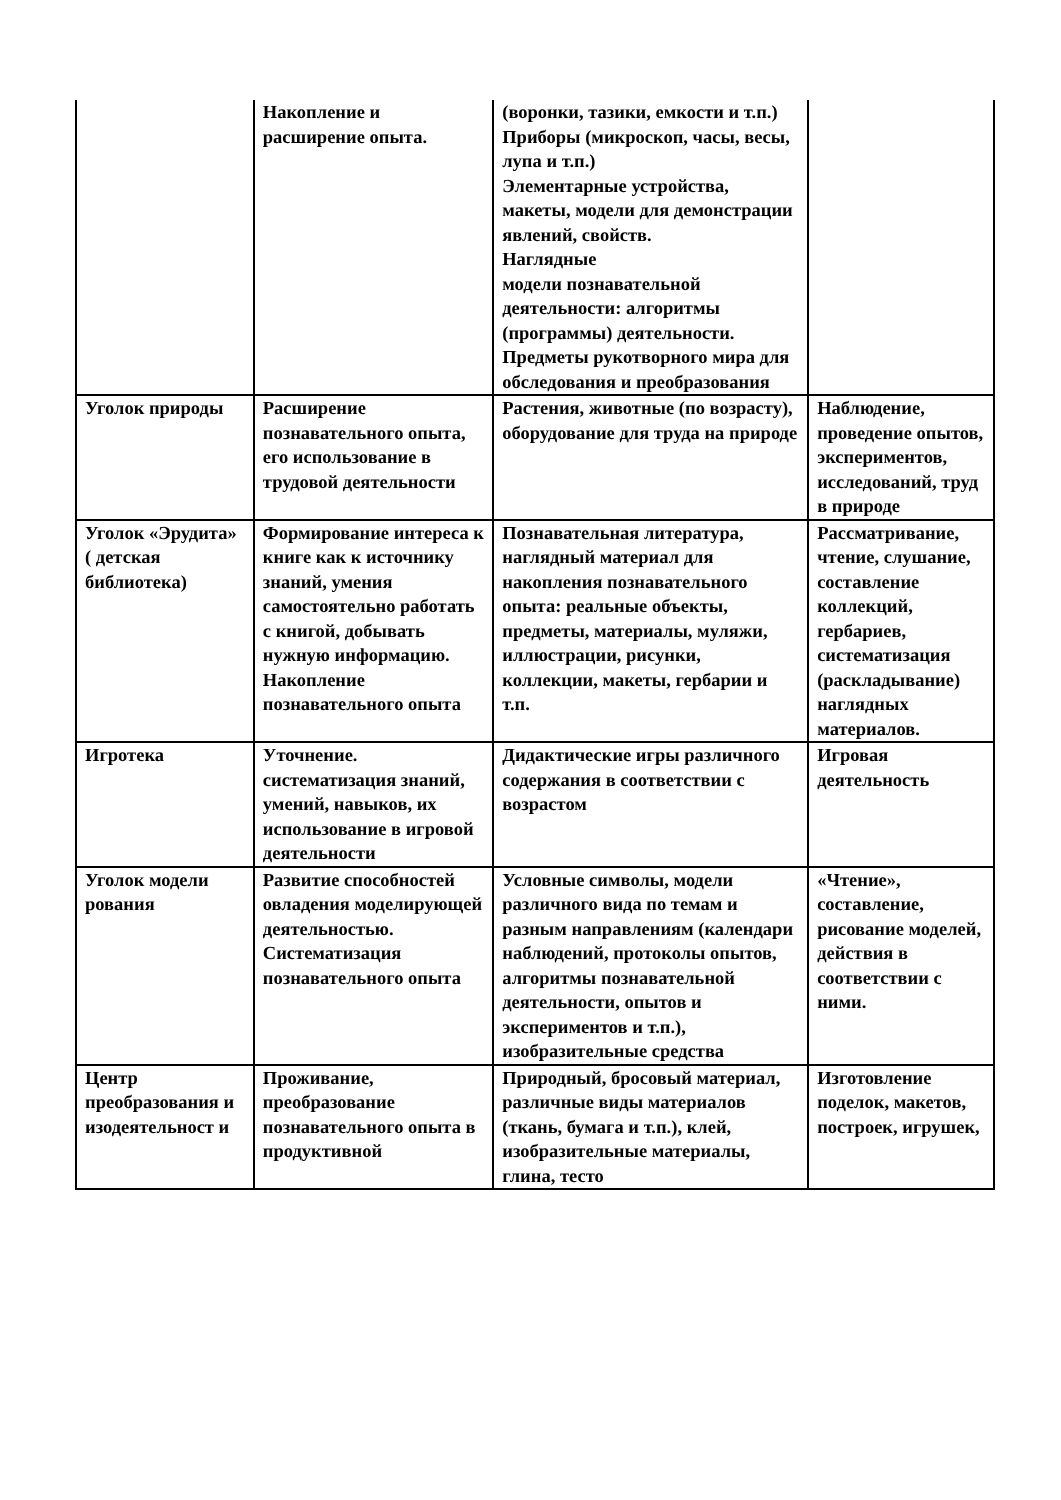| | Накопление и расширение опыта. | (воронки, тазики, емкости и т.п.) Приборы (микроскоп, часы, весы, лупа и т.п.) Элементарные устройства, макеты, модели для демонстрации явлений, свойств. Наглядные модели познавательной деятельности: алгоритмы (программы) деятельности. Предметы рукотворного мира для обследования и преобразования | |
| Уголок природы | Расширение познавательного опыта, его использование в трудовой деятельности | Растения, животные (по возрасту), оборудование для труда на природе | Наблюдение, проведение опытов, экспериментов, исследований, труд в природе |
| Уголок «Эрудита» ( детская библиотека) | Формирование интереса к книге как к источнику знаний, умения самостоятельно работать с книгой, добывать нужную информацию. Накопление познавательного опыта | Познавательная литература, наглядный материал для накопления познавательного опыта: реальные объекты, предметы, материалы, муляжи, иллюстрации, рисунки, коллекции, макеты, гербарии и т.п. | Рассматривание, чтение, слушание, составление коллекций, гербариев, систематизация (раскладывание) наглядных материалов. |
| Игротека | Уточнение. систематизация знаний, умений, навыков, их использование в игровой деятельности | Дидактические игры различного содержания в соответствии с возрастом | Игровая деятельность |
| Уголок модели рования | Развитие способностей овладения моделирующей деятельностью. Систематизация познавательного опыта | Условные символы, модели различного вида по темам и разным направлениям (календари наблюдений, протоколы опытов, алгоритмы познавательной деятельности, опытов и экспериментов и т.п.), изобразительные средства | «Чтение», составление, рисование моделей, действия в соответствии с ними. |
| Центр преобразования и изодеятельност и | Проживание, преобразование познавательного опыта в продуктивной | Природный, бросовый материал, различные виды материалов (ткань, бумага и т.п.), клей, изобразительные материалы, глина, тесто | Изготовление поделок, макетов, построек, игрушек, |